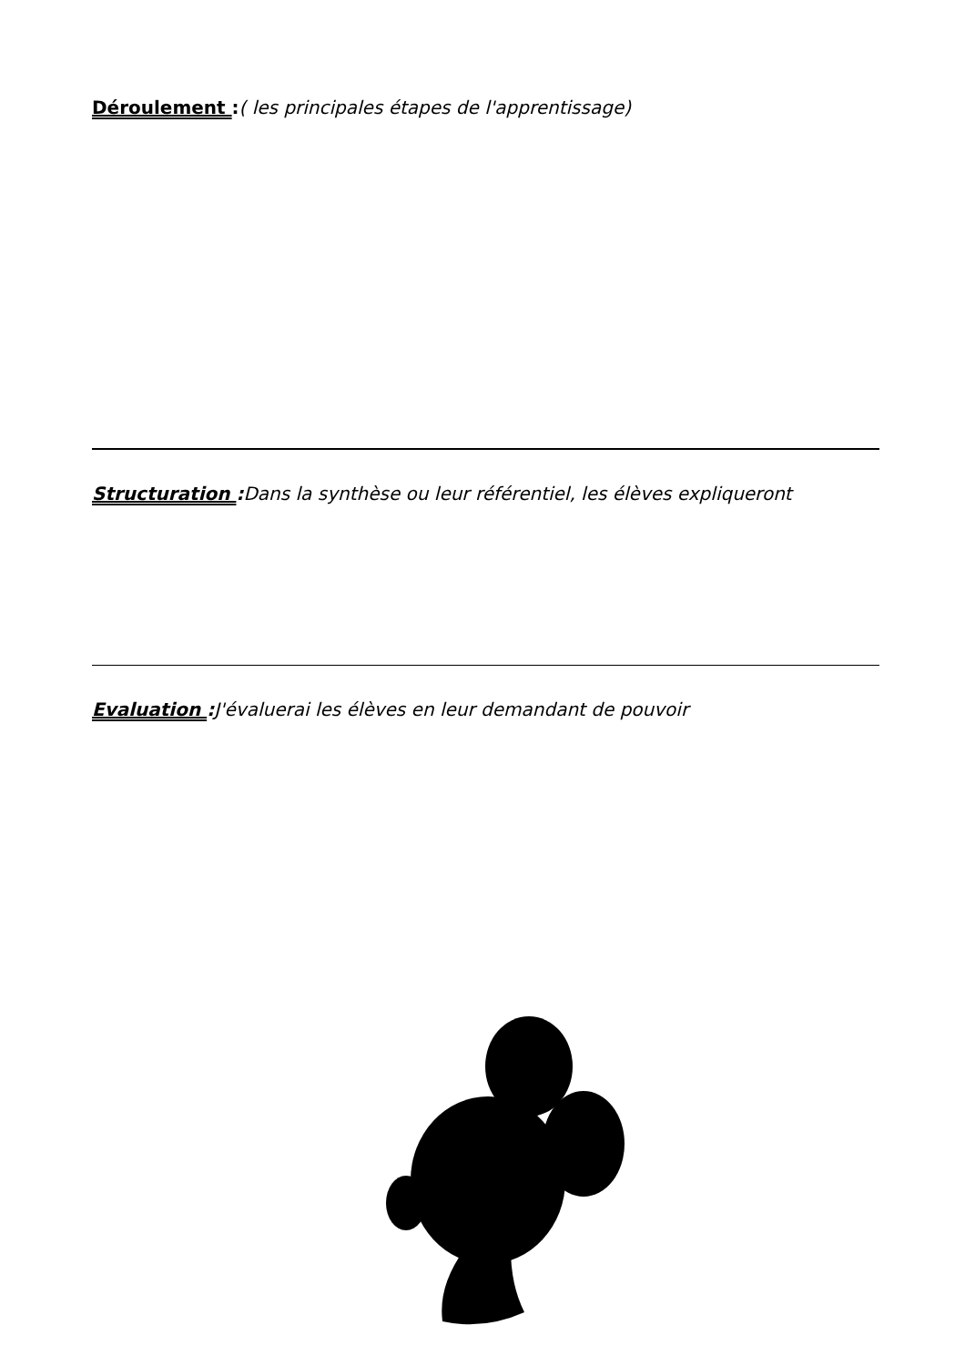Déroulement :( les principales étapes de l'apprentissage)
Structuration : Dans la synthèse ou leur référentiel, les élèves expliqueront
Evaluation : J'évaluerai les élèves en leur demandant de pouvoir